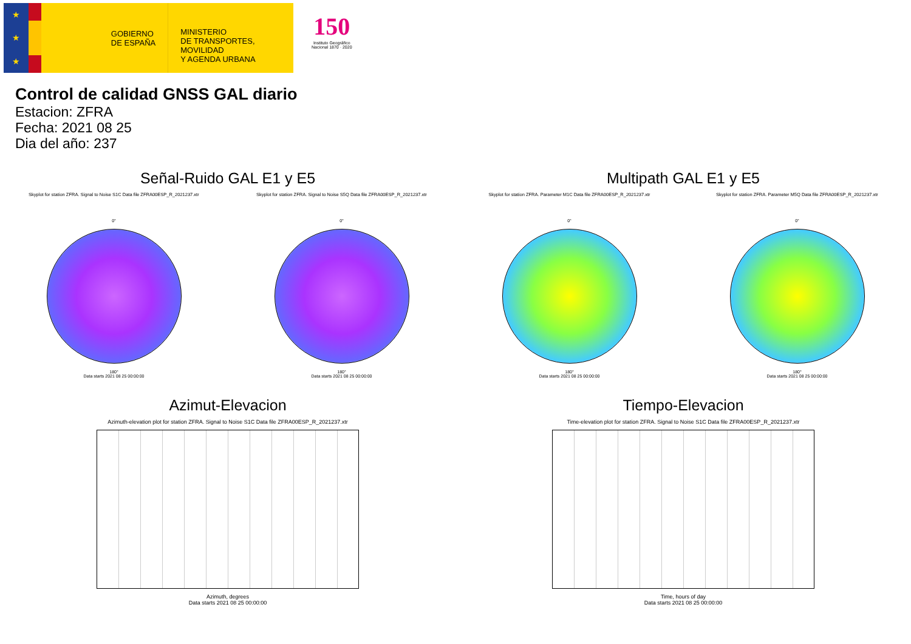★
★
★
GOBIERNO
DE ESPAÑA
MINISTERIO
DE TRANSPORTES, MOVILIDAD
Y AGENDA URBANA
150
Instituto Geográfico
Nacional 1870 · 2020
Control de calidad GNSS GAL diario
Estacion: ZFRA
Fecha: 2021 08 25
Dia del año: 237
Señal-Ruido GAL E1 y E5
Skyplot for station ZFRA. Signal to Noise S1C Data file ZFRA00ESP_R_2021237.xtr Skyplot for station ZFRA. Signal to Noise S5Q Data file ZFRA00ESP_R_2021237.xtr
0°
180°
Data starts 2021 08 25 00:00:00
0°
180°
Data starts 2021 08 25 00:00:00
Multipath GAL E1 y E5
Skyplot for station ZFRA. Parameter M1C Data file ZFRA00ESP_R_2021237.xtr Skyplot for station ZFRA. Parameter M5Q Data file ZFRA00ESP_R_2021237.xtr
0°
180°
Data starts 2021 08 25 00:00:00
0°
180°
Data starts 2021 08 25 00:00:00
Azimut-Elevacion
Azimuth-elevation plot for station ZFRA. Signal to Noise S1C Data file ZFRA00ESP_R_2021237.xtr
Azimuth, degrees
Data starts 2021 08 25 00:00:00
Tiempo-Elevacion
Time-elevation plot for station ZFRA. Signal to Noise S1C Data file ZFRA00ESP_R_2021237.xtr
Time, hours of day
Data starts 2021 08 25 00:00:00